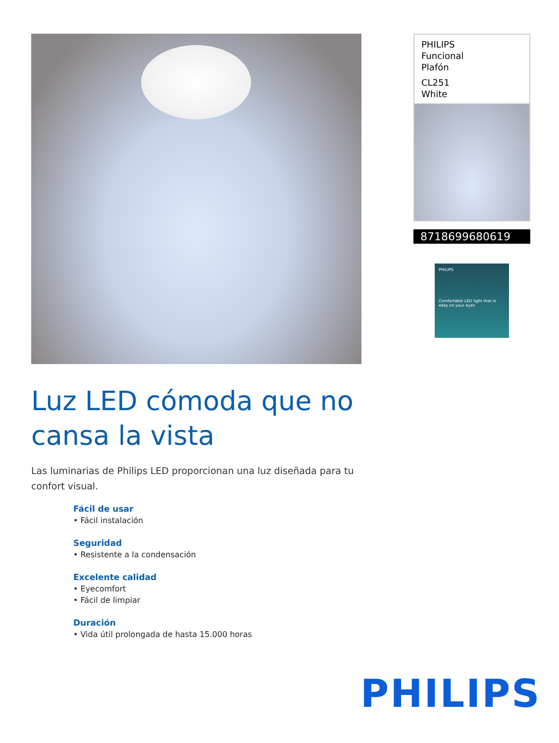Luz LED cómoda que no cansa la vista
Las luminarias de Philips LED proporcionan una luz diseñada para tu confort visual.
Fácil de usar
• Fácil instalación
Seguridad
• Resistente a la condensación
Excelente calidad
• Eyecomfort
• Fácil de limpiar
Duración
• Vida útil prolongada de hasta 15.000 horas
PHILIPS
Funcional
Plafón
CL251
White
8718699680619
PHILIPS
Comfortable LED light that is easy on your eyes
PHILIPS